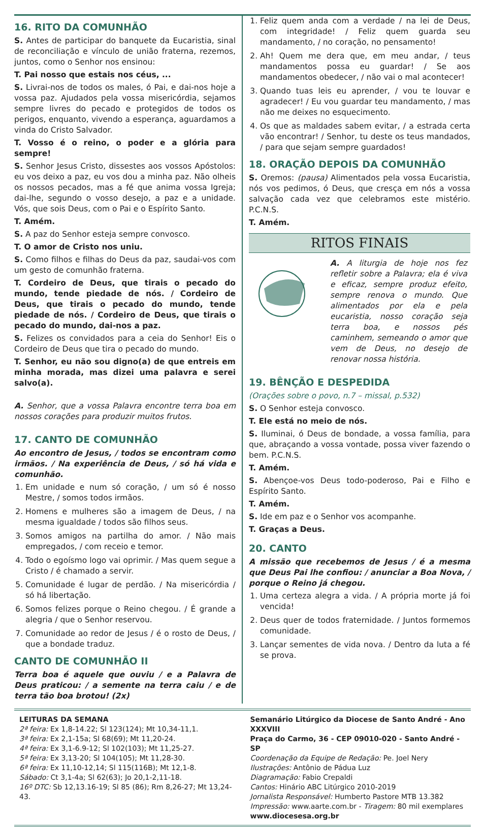16. RITO DA COMUNHÃO
S. Antes de participar do banquete da Eucaristia, sinal de reconciliação e vínculo de união fraterna, rezemos, juntos, como o Senhor nos ensinou:
T. Pai nosso que estais nos céus, ...
S. Livrai-nos de todos os males, ó Pai, e dai-nos hoje a vossa paz. Ajudados pela vossa misericórdia, sejamos sempre livres do pecado e protegidos de todos os perigos, enquanto, vivendo a esperança, aguardamos a vinda do Cristo Salvador.
T. Vosso é o reino, o poder e a glória para sempre!
S. Senhor Jesus Cristo, dissestes aos vossos Apóstolos: eu vos deixo a paz, eu vos dou a minha paz. Não olheis os nossos pecados, mas a fé que anima vossa Igreja; dai-lhe, segundo o vosso desejo, a paz e a unidade. Vós, que sois Deus, com o Pai e o Espírito Santo.
T. Amém.
S. A paz do Senhor esteja sempre convosco.
T. O amor de Cristo nos uniu.
S. Como filhos e filhas do Deus da paz, saudai-vos com um gesto de comunhão fraterna.
T. Cordeiro de Deus, que tirais o pecado do mundo, tende piedade de nós. / Cordeiro de Deus, que tirais o pecado do mundo, tende piedade de nós. / Cordeiro de Deus, que tirais o pecado do mundo, dai-nos a paz.
S. Felizes os convidados para a ceia do Senhor! Eis o Cordeiro de Deus que tira o pecado do mundo.
T. Senhor, eu não sou digno(a) de que entreis em minha morada, mas dizei uma palavra e serei salvo(a).
A. Senhor, que a vossa Palavra encontre terra boa em nossos corações para produzir muitos frutos.
17. CANTO DE COMUNHÃO
Ao encontro de Jesus, / todos se encontram como irmãos. / Na experiência de Deus, / só há vida e comunhão.
1. Em unidade e num só coração, / um só é nosso Mestre, / somos todos irmãos.
2. Homens e mulheres são a imagem de Deus, / na mesma igualdade / todos são filhos seus.
3. Somos amigos na partilha do amor. / Não mais empregados, / com receio e temor.
4. Todo o egoísmo logo vai oprimir. / Mas quem segue a Cristo / é chamado a servir.
5. Comunidade é lugar de perdão. / Na misericórdia / só há libertação.
6. Somos felizes porque o Reino chegou. / É grande a alegria / que o Senhor reservou.
7. Comunidade ao redor de Jesus / é o rosto de Deus, / que a bondade traduz.
CANTO DE COMUNHÃO II
Terra boa é aquele que ouviu / e a Palavra de Deus praticou: / a semente na terra caiu / e de terra tão boa brotou! (2x)
1. Feliz quem anda com a verdade / na lei de Deus, com integridade! / Feliz quem guarda seu mandamento, / no coração, no pensamento!
2. Ah! Quem me dera que, em meu andar, / teus mandamentos possa eu guardar! / Se aos mandamentos obedecer, / não vai o mal acontecer!
3. Quando tuas leis eu aprender, / vou te louvar e agradecer! / Eu vou guardar teu mandamento, / mas não me deixes no esquecimento.
4. Os que as maldades sabem evitar, / a estrada certa vão encontrar! / Senhor, tu deste os teus mandados, / para que sejam sempre guardados!
18. ORAÇÃO DEPOIS DA COMUNHÃO
S. Oremos: (pausa) Alimentados pela vossa Eucaristia, nós vos pedimos, ó Deus, que cresça em nós a vossa salvação cada vez que celebramos este mistério. P.C.N.S.
T. Amém.
RITOS FINAIS
A. A liturgia de hoje nos fez refletir sobre a Palavra; ela é viva e eficaz, sempre produz efeito, sempre renova o mundo. Que alimentados por ela e pela eucaristia, nosso coração seja terra boa, e nossos pés caminhem, semeando o amor que vem de Deus, no desejo de renovar nossa história.
19. BÊNÇÃO E DESPEDIDA
(Orações sobre o povo, n.7 – missal, p.532)
S. O Senhor esteja convosco.
T. Ele está no meio de nós.
S. Iluminai, ó Deus de bondade, a vossa família, para que, abraçando a vossa vontade, possa viver fazendo o bem. P.C.N.S.
T. Amém.
S. Abençoe-vos Deus todo-poderoso, Pai e Filho e Espírito Santo.
T. Amém.
S. Ide em paz e o Senhor vos acompanhe.
T. Graças a Deus.
20. CANTO
A missão que recebemos de Jesus / é a mesma que Deus Pai lhe confiou: / anunciar a Boa Nova, / porque o Reino já chegou.
1. Uma certeza alegra a vida. / A própria morte já foi vencida!
2. Deus quer de todos fraternidade. / Juntos formemos comunidade.
3. Lançar sementes de vida nova. / Dentro da luta a fé se prova.
LEITURAS DA SEMANA
2ª feira: Ex 1,8-14.22; Sl 123(124); Mt 10,34-11,1.
3ª feira: Ex 2,1-15a; Sl 68(69); Mt 11,20-24.
4ª feira: Ex 3,1-6.9-12; Sl 102(103); Mt 11,25-27.
5ª feira: Ex 3,13-20; Sl 104(105); Mt 11,28-30.
6ª feira: Ex 11,10-12,14; Sl 115(116B); Mt 12,1-8.
Sábado: Ct 3,1-4a; Sl 62(63); Jo 20,1-2,11-18.
16º DTC: Sb 12,13.16-19; Sl 85 (86); Rm 8,26-27; Mt 13,24-43.
Semanário Litúrgico da Diocese de Santo André - Ano XXXVIII
Praça do Carmo, 36 - CEP 09010-020 - Santo André - SP
Coordenação da Equipe de Redação: Pe. Joel Nery
Ilustrações: Antônio de Pádua Luz
Diagramação: Fabio Crepaldi
Cantos: Hinário ABC Litúrgico 2010-2019
Jornalista Responsável: Humberto Pastore MTB 13.382
Impressão: www.aarte.com.br - Tiragem: 80 mil exemplares
www.diocesesa.org.br